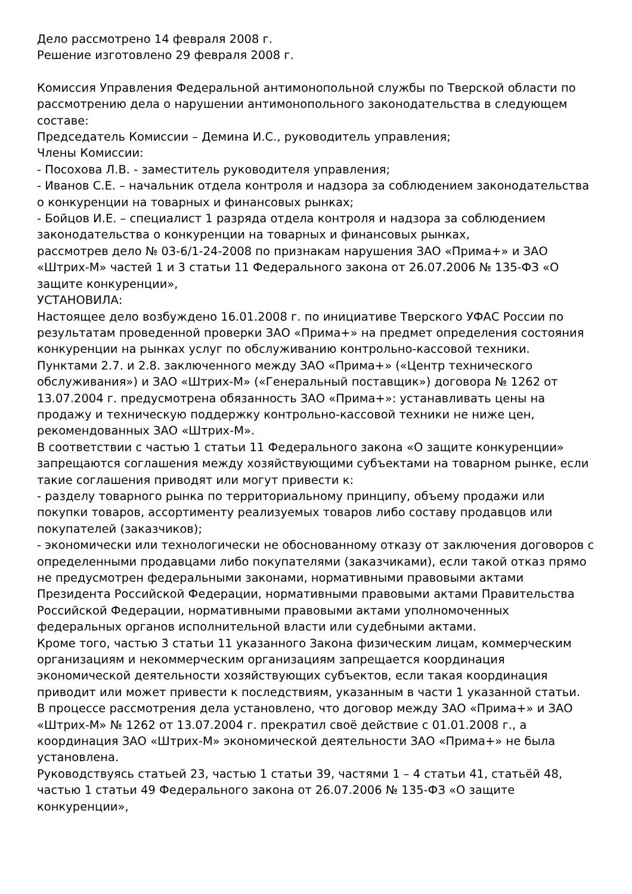Дело рассмотрено 14 февраля 2008 г.
Решение изготовлено 29 февраля 2008 г.
Комиссия Управления Федеральной антимонопольной службы по Тверской области по рассмотрению дела о нарушении антимонопольного законодательства в следующем составе:
Председатель Комиссии – Демина И.С., руководитель управления;
Члены Комиссии:
- Посохова Л.В. - заместитель руководителя управления;
- Иванов С.Е. – начальник отдела контроля и надзора за соблюдением законодательства о конкуренции на товарных и финансовых рынках;
- Бойцов И.Е. – специалист 1 разряда отдела контроля и надзора за соблюдением законодательства о конкуренции на товарных и финансовых рынках,
рассмотрев дело № 03-6/1-24-2008 по признакам нарушения ЗАО «Прима+» и ЗАО «Штрих-М» частей 1 и 3 статьи 11 Федерального закона от 26.07.2006 № 135-ФЗ «О защите конкуренции»,
УСТАНОВИЛА:
Настоящее дело возбуждено 16.01.2008 г. по инициативе Тверского УФАС России по результатам проведенной проверки ЗАО «Прима+» на предмет определения состояния конкуренции на рынках услуг по обслуживанию контрольно-кассовой техники.
Пунктами 2.7. и 2.8. заключенного между ЗАО «Прима+» («Центр технического обслуживания») и ЗАО «Штрих-М» («Генеральный поставщик») договора № 1262 от 13.07.2004 г. предусмотрена обязанность ЗАО «Прима+»: устанавливать цены на продажу и техническую поддержку контрольно-кассовой техники не ниже цен, рекомендованных ЗАО «Штрих-М».
В соответствии с частью 1 статьи 11 Федерального закона «О защите конкуренции» запрещаются соглашения между хозяйствующими субъектами на товарном рынке, если такие соглашения приводят или могут привести к:
- разделу товарного рынка по территориальному принципу, объему продажи или покупки товаров, ассортименту реализуемых товаров либо составу продавцов или покупателей (заказчиков);
- экономически или технологически не обоснованному отказу от заключения договоров с определенными продавцами либо покупателями (заказчиками), если такой отказ прямо не предусмотрен федеральными законами, нормативными правовыми актами Президента Российской Федерации, нормативными правовыми актами Правительства Российской Федерации, нормативными правовыми актами уполномоченных федеральных органов исполнительной власти или судебными актами.
Кроме того, частью 3 статьи 11 указанного Закона физическим лицам, коммерческим организациям и некоммерческим организациям запрещается координация экономической деятельности хозяйствующих субъектов, если такая координация приводит или может привести к последствиям, указанным в части 1 указанной статьи.
В процессе рассмотрения дела установлено, что договор между ЗАО «Прима+» и ЗАО «Штрих-М» № 1262 от 13.07.2004 г. прекратил своё действие с 01.01.2008 г., а координация ЗАО «Штрих-М» экономической деятельности ЗАО «Прима+» не была установлена.
Руководствуясь статьей 23, частью 1 статьи 39, частями 1 – 4 статьи 41, статьёй 48, частью 1 статьи 49 Федерального закона от 26.07.2006 № 135-ФЗ «О защите конкуренции»,